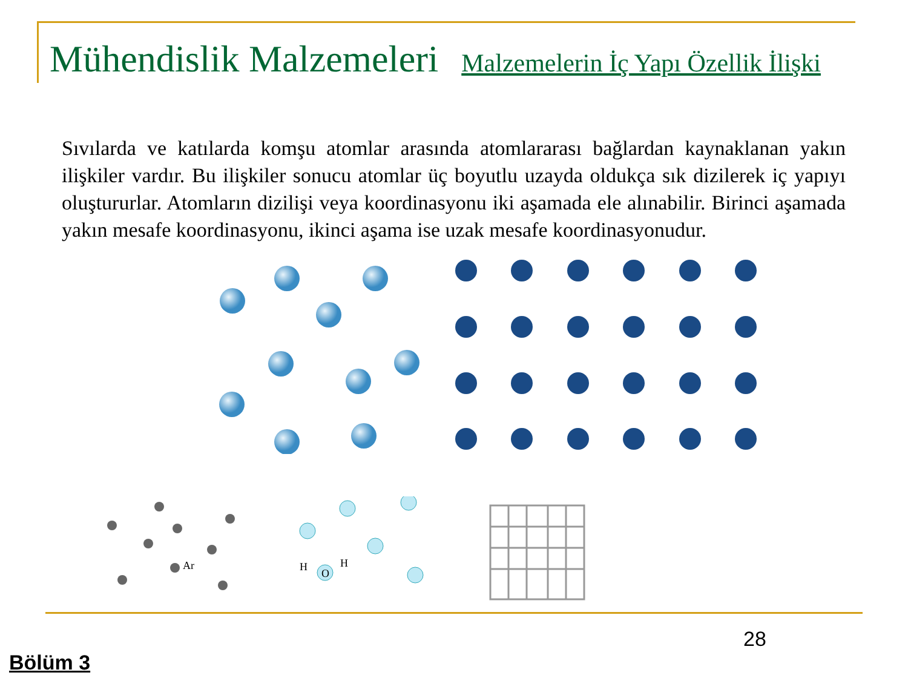Mühendislik Malzemeleri Malzemelerin İç Yapı Özellik İlişki
Sıvılarda ve katılarda komşu atomlar arasında atomlararası bağlardan kaynaklanan yakın ilişkiler vardır. Bu ilişkiler sonucu atomlar üç boyutlu uzayda oldukça sık dizilerek iç yapıyı oluştururlar. Atomların dizilişi veya koordinasyonu iki aşamada ele alınabilir. Birinci aşamada yakın mesafe koordinasyonu, ikinci aşama ise uzak mesafe koordinasyonudur.
Ar
H
O
H
28
Bölüm 3